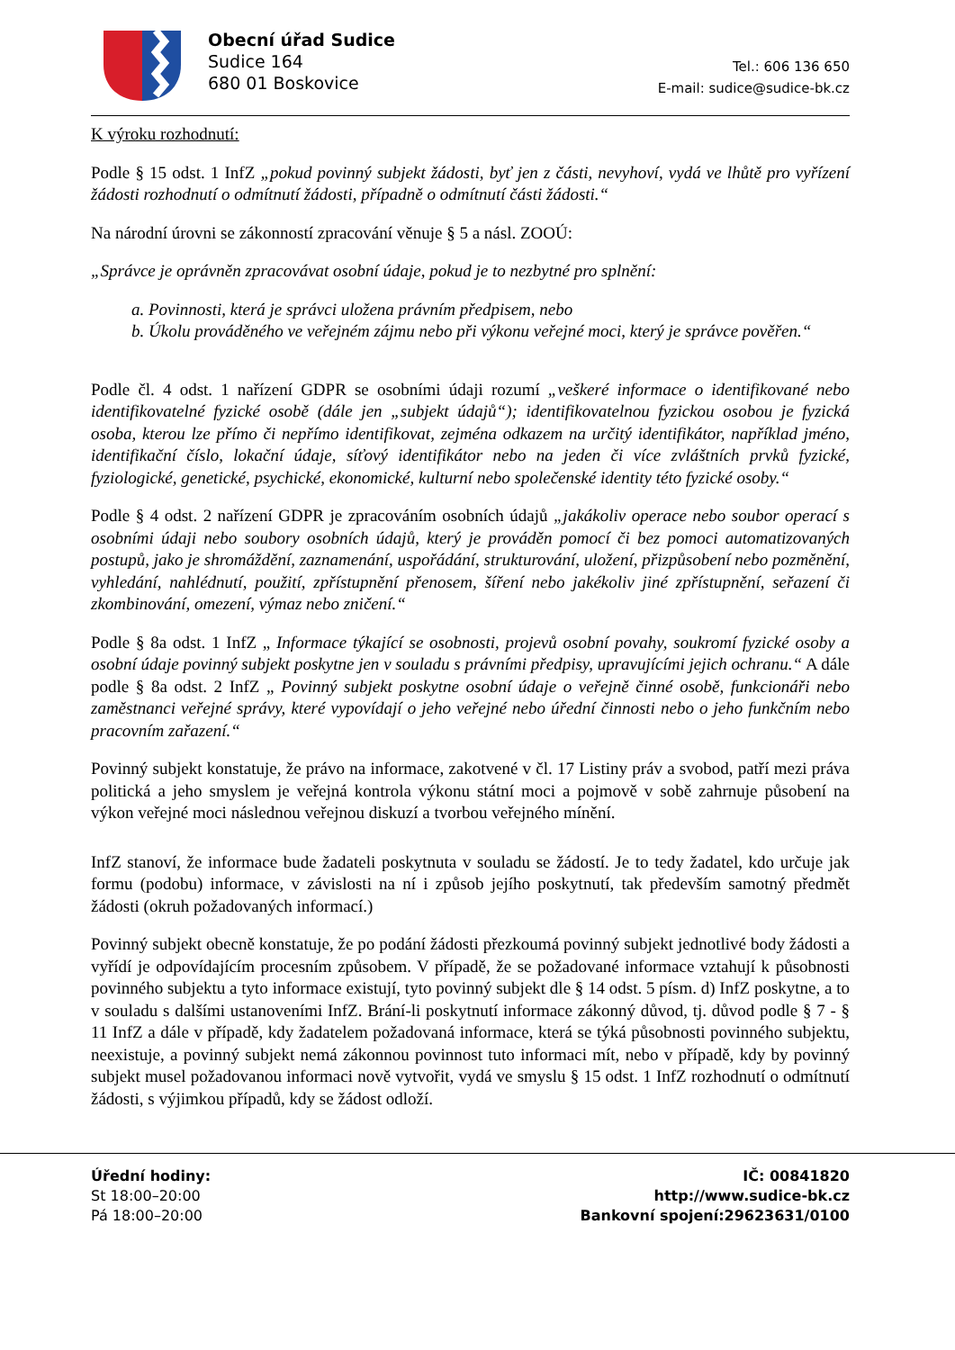Obecní úřad Sudice
Sudice 164
680 01 Boskovice
Tel.: 606 136 650
E-mail: sudice@sudice-bk.cz
K výroku rozhodnutí:
Podle § 15 odst. 1 InfZ „pokud povinný subjekt žádosti, byť jen z části, nevyhoví, vydá ve lhůtě pro vyřízení žádosti rozhodnutí o odmítnutí žádosti, případně o odmítnutí části žádosti.“
Na národní úrovni se zákonností zpracování věnuje § 5 a násl. ZOOÚ:
„Správce je oprávněn zpracovávat osobní údaje, pokud je to nezbytné pro splnění:
a. Povinnosti, která je správci uložena právním předpisem, nebo
b. Úkolu prováděného ve veřejném zájmu nebo při výkonu veřejné moci, který je správce pověřen.“
Podle čl. 4 odst. 1 nařízení GDPR se osobními údaji rozumí „veškeré informace o identifikované nebo identifikovatelné fyzické osobě (dále jen „subjekt údajů“); identifikovatelnou fyzickou osobou je fyzická osoba, kterou lze přímo či nepřímo identifikovat, zejména odkazem na určitý identifikátor, například jméno, identifikační číslo, lokační údaje, síťový identifikátor nebo na jeden či více zvláštních prvků fyzické, fyziologické, genetické, psychické, ekonomické, kulturní nebo společenské identity této fyzické osoby.“
Podle § 4 odst. 2 nařízení GDPR je zpracováním osobních údajů „jakákoliv operace nebo soubor operací s osobními údaji nebo soubory osobních údajů, který je prováděn pomocí či bez pomoci automatizovaných postupů, jako je shromáždění, zaznamenání, uspořádání, strukturování, uložení, přizpůsobení nebo pozměnění, vyhledání, nahlédnutí, použití, zpřístupnění přenosem, šíření nebo jakékoliv jiné zpřístupnění, seřazení či zkombinování, omezení, výmaz nebo zničení.“
Podle § 8a odst. 1 InfZ „ Informace týkající se osobnosti, projevů osobní povahy, soukromí fyzické osoby a osobní údaje povinný subjekt poskytne jen v souladu s právními předpisy, upravujícími jejich ochranu.“ A dále podle § 8a odst. 2 InfZ „ Povinný subjekt poskytne osobní údaje o veřejně činné osobě, funkcionáři nebo zaměstnanci veřejné správy, které vypovídají o jeho veřejné nebo úřední činnosti nebo o jeho funkčním nebo pracovním zařazení.“
Povinný subjekt konstatuje, že právo na informace, zakotvené v čl. 17 Listiny práv a svobod, patří mezi práva politická a jeho smyslem je veřejná kontrola výkonu státní moci a pojmově v sobě zahrnuje působení na výkon veřejné moci následnou veřejnou diskuzí a tvorbou veřejného mínění.
InfZ stanoví, že informace bude žadateli poskytnuta v souladu se žádostí. Je to tedy žadatel, kdo určuje jak formu (podobu) informace, v závislosti na ní i způsob jejího poskytnutí, tak především samotný předmět žádosti (okruh požadovaných informací.)
Povinný subjekt obecně konstatuje, že po podání žádosti přezkoumá povinný subjekt jednotlivé body žádosti a vyřídí je odpovídajícím procesním způsobem. V případě, že se požadované informace vztahují k působnosti povinného subjektu a tyto informace existují, tyto povinný subjekt dle § 14 odst. 5 písm. d) InfZ poskytne, a to v souladu s dalšími ustanoveními InfZ. Brání-li poskytnutí informace zákonný důvod, tj. důvod podle § 7 - § 11 InfZ a dále v případě, kdy žadatelem požadovaná informace, která se týká působnosti povinného subjektu, neexistuje, a povinný subjekt nemá zákonnou povinnost tuto informaci mít, nebo v případě, kdy by povinný subjekt musel požadovanou informaci nově vytvořit, vydá ve smyslu § 15 odst. 1 InfZ rozhodnutí o odmítnutí žádosti, s výjimkou případů, kdy se žádost odloží.
Úřední hodiny:
St 18:00–20:00
Pá 18:00–20:00
IČ: 00841820
http://www.sudice-bk.cz
Bankovní spojení:29623631/0100